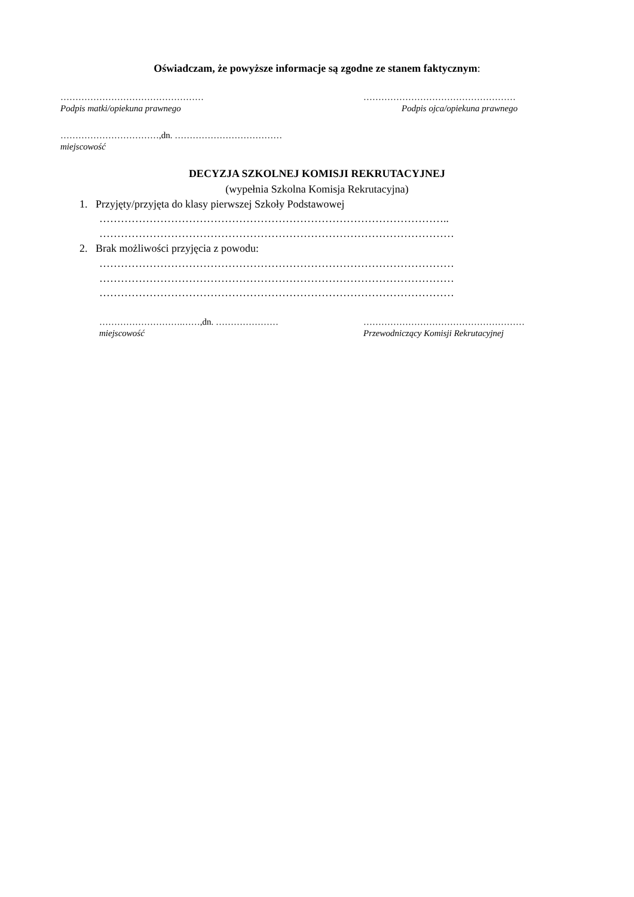Oświadczam, że powyższe informacje są zgodne ze stanem faktycznym:
………………………………………… ……………………………………………
Podpis matki/opiekuna prawnego Podpis ojca/opiekuna prawnego
……………………………,dn. ………………………………
miejscowość
DECYZJA SZKOLNEJ KOMISJI REKRUTACYJNEJ
(wypełnia Szkolna Komisja Rekrutacyjna)
1. Przyjęty/przyjęta do klasy pierwszej Szkoły Podstawowej
……………………………………………………………………………………..
………………………………………………………………………………………
2. Brak możliwości przyjęcia z powodu:
………………………………………………………………………………………
………………………………………………………………………………………
………………………………………………………………………………………
……………………….……,dn. ………………… ………………………………………………
miejscowość Przewodniczący Komisji Rekrutacyjnej